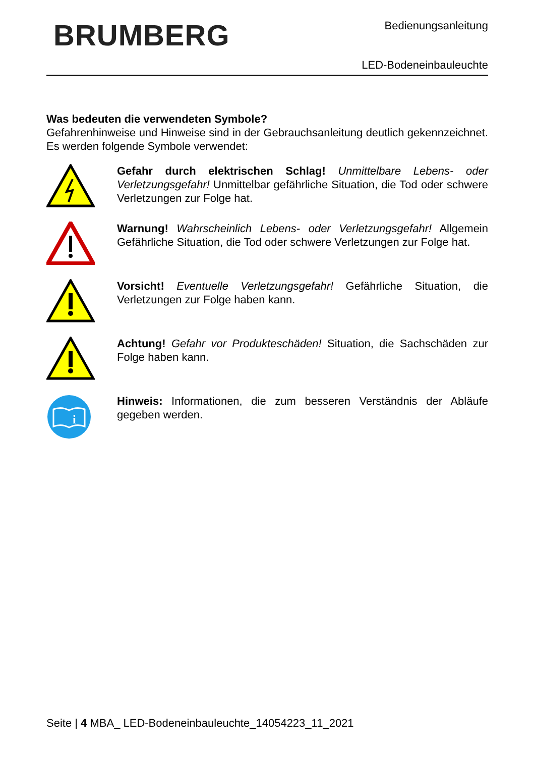BRUMBERG Bedienungsanleitung
LED-Bodeneinbauleuchte
Was bedeuten die verwendeten Symbole?
Gefahrenhinweise und Hinweise sind in der Gebrauchsanleitung deutlich gekennzeichnet. Es werden folgende Symbole verwendet:
Gefahr durch elektrischen Schlag! Unmittelbare Lebens- oder Verletzungsgefahr! Unmittelbar gefährliche Situation, die Tod oder schwere Verletzungen zur Folge hat.
Warnung! Wahrscheinlich Lebens- oder Verletzungsgefahr! Allgemein Gefährliche Situation, die Tod oder schwere Verletzungen zur Folge hat.
Vorsicht! Eventuelle Verletzungsgefahr! Gefährliche Situation, die Verletzungen zur Folge haben kann.
Achtung! Gefahr vor Produkteschäden! Situation, die Sachschäden zur Folge haben kann.
i
Hinweis: Informationen, die zum besseren Verständnis der Abläufe gegeben werden.
Seite | 4 MBA_ LED-Bodeneinbauleuchte_14054223_11_2021